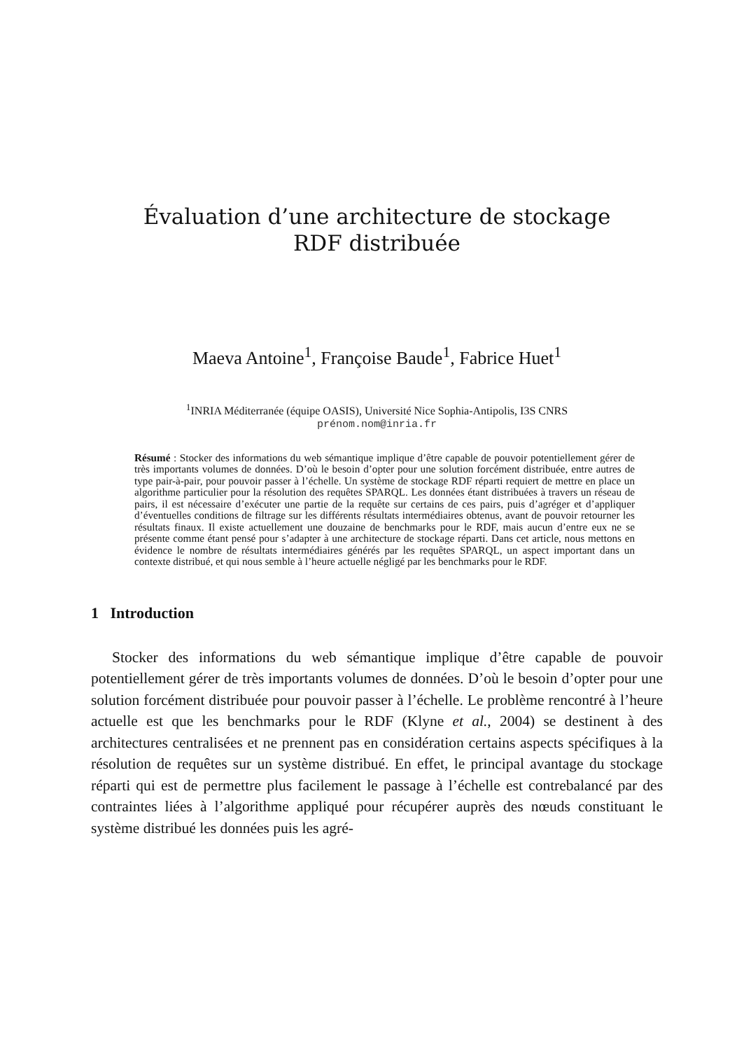Évaluation d’une architecture de stockage
RDF distribuée
Maeva Antoine<sup>1</sup>, Françoise Baude<sup>1</sup>, Fabrice Huet<sup>1</sup>
<sup>1</sup> INRIA Méditerranée (équipe OASIS), Université Nice Sophia-Antipolis, I3S CNRS
prénom.nom@inria.fr
Résumé : Stocker des informations du web sémantique implique d’être capable de pouvoir potentiellement gérer de très importants volumes de données. D’où le besoin d’opter pour une solution forcément distribuée, entre autres de type pair-à-pair, pour pouvoir passer à l’échelle. Un système de stockage RDF réparti requiert de mettre en place un algorithme particulier pour la résolution des requêtes SPARQL. Les données étant distribuées à travers un réseau de pairs, il est nécessaire d’exécuter une partie de la requête sur certains de ces pairs, puis d’agréger et d’appliquer d’éventuelles conditions de filtrage sur les différents résultats intermédiaires obtenus, avant de pouvoir retourner les résultats finaux. Il existe actuellement une douzaine de benchmarks pour le RDF, mais aucun d’entre eux ne se présente comme étant pensé pour s’adapter à une architecture de stockage réparti. Dans cet article, nous mettons en évidence le nombre de résultats intermédiaires générés par les requêtes SPARQL, un aspect important dans un contexte distribué, et qui nous semble à l’heure actuelle négligé par les benchmarks pour le RDF.
1 Introduction
Stocker des informations du web sémantique implique d’être capable de pouvoir potentiellement gérer de très importants volumes de données. D’où le besoin d’opter pour une solution forcément distribuée pour pouvoir passer à l’échelle. Le problème rencontré à l’heure actuelle est que les benchmarks pour le RDF (Klyne et al., 2004) se destinent à des architectures centralisées et ne prennent pas en considération certains aspects spécifiques à la résolution de requêtes sur un système distribué. En effet, le principal avantage du stockage réparti qui est de permettre plus facilement le passage à l’échelle est contrebalancé par des contraintes liées à l’algorithme appliqué pour récupérer auprès des nœuds constituant le système distribué les données puis les agré-